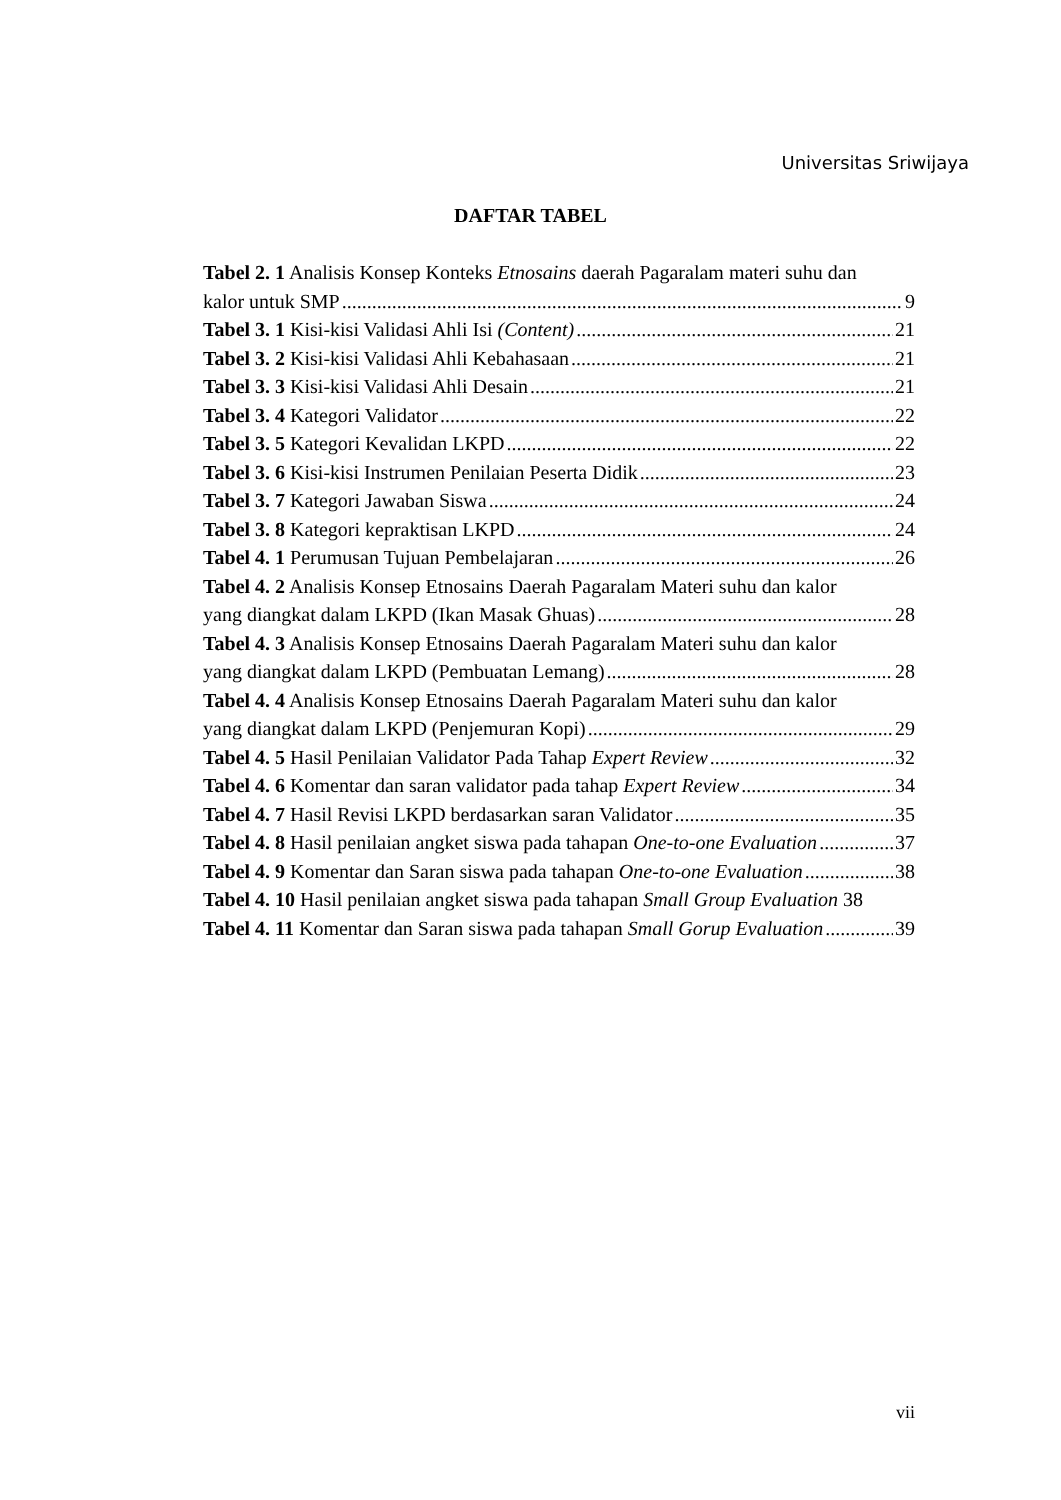Universitas Sriwijaya
DAFTAR TABEL
Tabel 2. 1 Analisis Konsep Konteks Etnosains daerah Pagaralam materi suhu dan
kalor untuk SMP 9
Tabel 3. 1 Kisi-kisi Validasi Ahli Isi (Content) 21
Tabel 3. 2 Kisi-kisi Validasi Ahli Kebahasaan 21
Tabel 3. 3 Kisi-kisi Validasi Ahli Desain 21
Tabel 3. 4 Kategori Validator 22
Tabel 3. 5 Kategori Kevalidan LKPD 22
Tabel 3. 6 Kisi-kisi Instrumen Penilaian Peserta Didik 23
Tabel 3. 7 Kategori Jawaban Siswa 24
Tabel 3. 8 Kategori kepraktisan LKPD 24
Tabel 4. 1 Perumusan Tujuan Pembelajaran 26
Tabel 4. 2 Analisis Konsep Etnosains Daerah Pagaralam Materi suhu dan kalor
yang diangkat dalam LKPD (Ikan Masak Ghuas) 28
Tabel 4. 3 Analisis Konsep Etnosains Daerah Pagaralam Materi suhu dan kalor
yang diangkat dalam LKPD (Pembuatan Lemang) 28
Tabel 4. 4 Analisis Konsep Etnosains Daerah Pagaralam Materi suhu dan kalor
yang diangkat dalam LKPD (Penjemuran Kopi) 29
Tabel 4. 5 Hasil Penilaian Validator Pada Tahap Expert Review 32
Tabel 4. 6 Komentar dan saran validator pada tahap Expert Review 34
Tabel 4. 7 Hasil Revisi LKPD berdasarkan saran Validator 35
Tabel 4. 8 Hasil penilaian angket siswa pada tahapan One-to-one Evaluation 37
Tabel 4. 9 Komentar dan Saran siswa pada tahapan One-to-one Evaluation 38
Tabel 4. 10 Hasil penilaian angket siswa pada tahapan Small Group Evaluation 38
Tabel 4. 11 Komentar dan Saran siswa pada tahapan Small Gorup Evaluation 39
vii